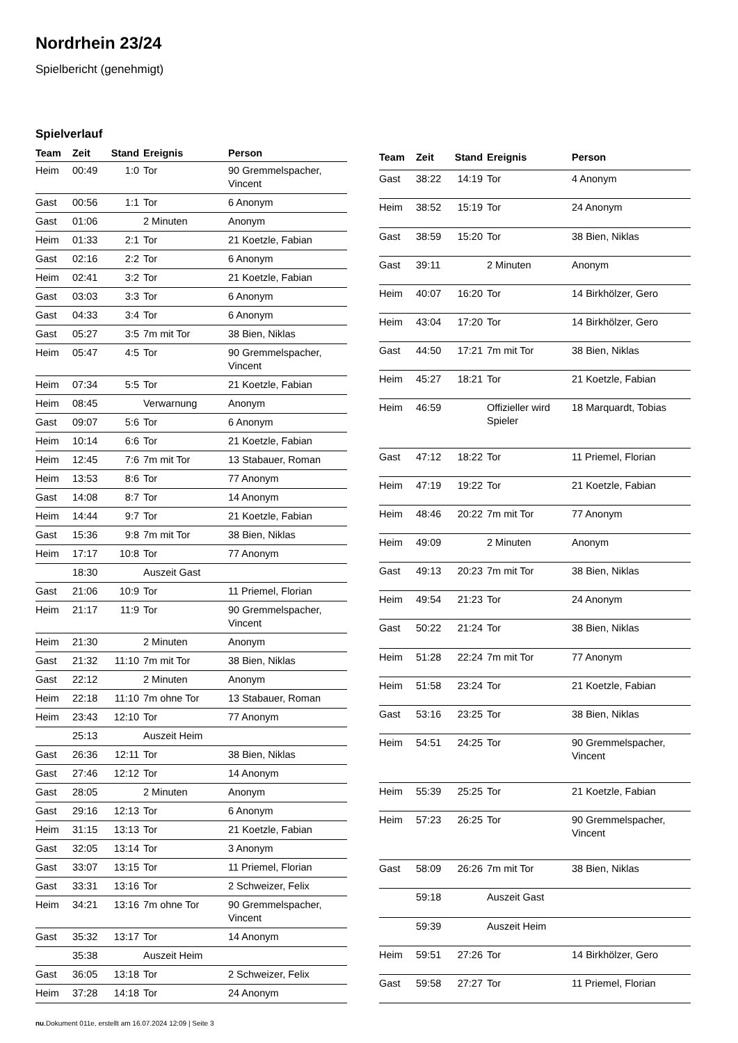Nordrhein 23/24
Spielbericht (genehmigt)
Spielverlauf
| Team | Zeit | Stand | Ereignis | Person |
| --- | --- | --- | --- | --- |
| Heim | 00:49 | 1:0 | Tor | 90 Gremmelspacher, Vincent |
| Gast | 00:56 | 1:1 | Tor | 6 Anonym |
| Gast | 01:06 | | 2 Minuten | Anonym |
| Heim | 01:33 | 2:1 | Tor | 21 Koetzle, Fabian |
| Gast | 02:16 | 2:2 | Tor | 6 Anonym |
| Heim | 02:41 | 3:2 | Tor | 21 Koetzle, Fabian |
| Gast | 03:03 | 3:3 | Tor | 6 Anonym |
| Gast | 04:33 | 3:4 | Tor | 6 Anonym |
| Gast | 05:27 | 3:5 | 7m mit Tor | 38 Bien, Niklas |
| Heim | 05:47 | 4:5 | Tor | 90 Gremmelspacher, Vincent |
| Heim | 07:34 | 5:5 | Tor | 21 Koetzle, Fabian |
| Heim | 08:45 | | Verwarnung | Anonym |
| Gast | 09:07 | 5:6 | Tor | 6 Anonym |
| Heim | 10:14 | 6:6 | Tor | 21 Koetzle, Fabian |
| Heim | 12:45 | 7:6 | 7m mit Tor | 13 Stabauer, Roman |
| Heim | 13:53 | 8:6 | Tor | 77 Anonym |
| Gast | 14:08 | 8:7 | Tor | 14 Anonym |
| Heim | 14:44 | 9:7 | Tor | 21 Koetzle, Fabian |
| Gast | 15:36 | 9:8 | 7m mit Tor | 38 Bien, Niklas |
| Heim | 17:17 | 10:8 | Tor | 77 Anonym |
| | 18:30 | | Auszeit Gast | |
| Gast | 21:06 | 10:9 | Tor | 11 Priemel, Florian |
| Heim | 21:17 | 11:9 | Tor | 90 Gremmelspacher, Vincent |
| Heim | 21:30 | | 2 Minuten | Anonym |
| Gast | 21:32 | 11:10 | 7m mit Tor | 38 Bien, Niklas |
| Gast | 22:12 | | 2 Minuten | Anonym |
| Heim | 22:18 | 11:10 | 7m ohne Tor | 13 Stabauer, Roman |
| Heim | 23:43 | 12:10 | Tor | 77 Anonym |
| | 25:13 | | Auszeit Heim | |
| Gast | 26:36 | 12:11 | Tor | 38 Bien, Niklas |
| Gast | 27:46 | 12:12 | Tor | 14 Anonym |
| Gast | 28:05 | | 2 Minuten | Anonym |
| Gast | 29:16 | 12:13 | Tor | 6 Anonym |
| Heim | 31:15 | 13:13 | Tor | 21 Koetzle, Fabian |
| Gast | 32:05 | 13:14 | Tor | 3 Anonym |
| Gast | 33:07 | 13:15 | Tor | 11 Priemel, Florian |
| Gast | 33:31 | 13:16 | Tor | 2 Schweizer, Felix |
| Heim | 34:21 | 13:16 | 7m ohne Tor | 90 Gremmelspacher, Vincent |
| Gast | 35:32 | 13:17 | Tor | 14 Anonym |
| | 35:38 | | Auszeit Heim | |
| Gast | 36:05 | 13:18 | Tor | 2 Schweizer, Felix |
| Heim | 37:28 | 14:18 | Tor | 24 Anonym |
| Team | Zeit | Stand | Ereignis | Person |
| --- | --- | --- | --- | --- |
| Gast | 38:22 | 14:19 | Tor | 4 Anonym |
| Heim | 38:52 | 15:19 | Tor | 24 Anonym |
| Gast | 38:59 | 15:20 | Tor | 38 Bien, Niklas |
| Gast | 39:11 | | 2 Minuten | Anonym |
| Heim | 40:07 | 16:20 | Tor | 14 Birkhölzer, Gero |
| Heim | 43:04 | 17:20 | Tor | 14 Birkhölzer, Gero |
| Gast | 44:50 | 17:21 | 7m mit Tor | 38 Bien, Niklas |
| Heim | 45:27 | 18:21 | Tor | 21 Koetzle, Fabian |
| Heim | 46:59 | | Offizieller wird Spieler | 18 Marquardt, Tobias |
| Gast | 47:12 | 18:22 | Tor | 11 Priemel, Florian |
| Heim | 47:19 | 19:22 | Tor | 21 Koetzle, Fabian |
| Heim | 48:46 | 20:22 | 7m mit Tor | 77 Anonym |
| Heim | 49:09 | | 2 Minuten | Anonym |
| Gast | 49:13 | 20:23 | 7m mit Tor | 38 Bien, Niklas |
| Heim | 49:54 | 21:23 | Tor | 24 Anonym |
| Gast | 50:22 | 21:24 | Tor | 38 Bien, Niklas |
| Heim | 51:28 | 22:24 | 7m mit Tor | 77 Anonym |
| Heim | 51:58 | 23:24 | Tor | 21 Koetzle, Fabian |
| Gast | 53:16 | 23:25 | Tor | 38 Bien, Niklas |
| Heim | 54:51 | 24:25 | Tor | 90 Gremmelspacher, Vincent |
| Heim | 55:39 | 25:25 | Tor | 21 Koetzle, Fabian |
| Heim | 57:23 | 26:25 | Tor | 90 Gremmelspacher, Vincent |
| Gast | 58:09 | 26:26 | 7m mit Tor | 38 Bien, Niklas |
| | 59:18 | | Auszeit Gast | |
| | 59:39 | | Auszeit Heim | |
| Heim | 59:51 | 27:26 | Tor | 14 Birkhölzer, Gero |
| Gast | 59:58 | 27:27 | Tor | 11 Priemel, Florian |
nu.Dokument 011e, erstellt am 16.07.2024 12:09 | Seite 3